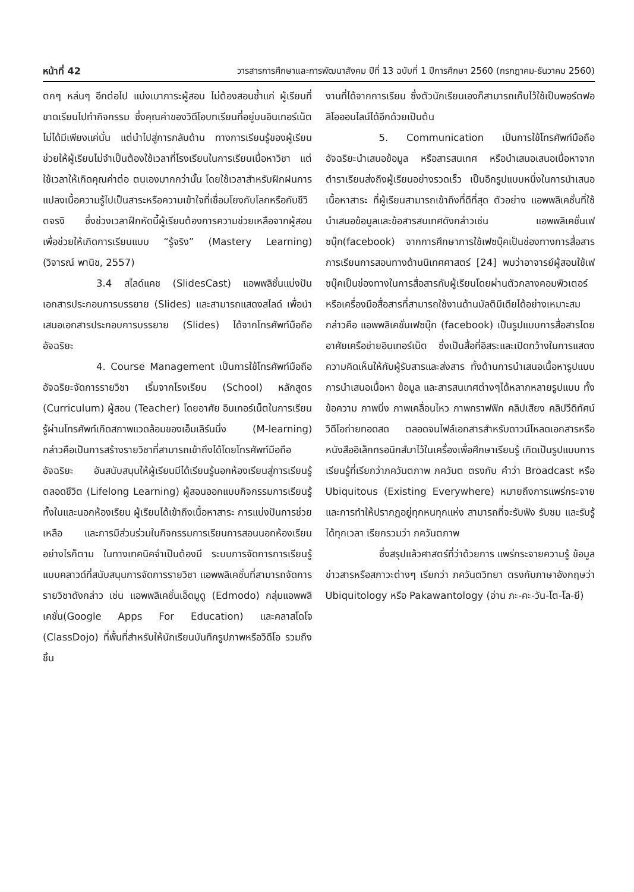หน้าที่ 42 วารสารการศึกษาและการพัฒนาสังคม ปีที่ 13 ฉบับที่ 1 ปีการศึกษา 2560 (กรกฎาคม-ธันวาคม 2560)
ตกๆ หล่นๆ อีกต่อไป แบ่งเบาภาระผู้สอน ไม่ต้องสอนซ้ำแก่ ผู้เรียนที่ขาดเรียนไปทำกิจกรรม ซึ่งคุณค่าของวิดีโอบทเรียนที่อยู่บนอินเทอร์เน็ตไม่ได้มีเพียงแค่นั้น แต่นำไปสู่การกลับด้าน ทางการเรียนรู้ของผู้เรียน ช่วยให้ผู้เรียนไม่จำเป็นต้องใช้เวลาที่โรงเรียนในการเรียนเนื้อหาวิชา แต่ใช้เวลาให้เกิดคุณค่าต่อ ตนเองมากกว่านั้น โดยใช้เวลาสำหรับฝึกฝนการแปลงเนื้อความรู้ไปเป็นสาระหรือความเข้าใจที่เชื่อมโยงกับโลกหรือกับชีวิตจรงิ ซึ่งช่วงเวลาฝึกหัดนี้ผู้เรียนต้องการความช่วยเหลือจากผู้สอน เพื่อช่วยให้เกิดการเรียนแบบ “รู้จริง” (Mastery Learning) (วิจารณ์ พานิช, 2557)
3.4 สไลด์แคช (SlidesCast) แอพพลิชั่นแบ่งปันเอกสารประกอบการบรรยาย (Slides) และสามารถแสดงสไลด์ เพื่อนำเสนอเอกสารประกอบการบรรยาย (Slides) ได้จากโทรศัพท์มือถืออัจฉริยะ
4. Course Management เป็นการใช้โทรศัพท์มือถืออัจฉริยะจัดการรายวิชา เริ่มจากโรงเรียน (School) หลักสูตร (Curriculum) ผู้สอน (Teacher) โดยอาศัย อินเทอร์เน็ตในการเรียนรู้ผ่านโทรศัพท์เกิดสภาพแวดล้อมของเอ็มเลิร์นนิ่ง (M-learning) กล่าวคือเป็นการสร้างรายวิชาที่สามารถเข้าถึงได้โดยโทรศัพท์มือถืออัจฉริยะ อันสนับสนุนให้ผู้เรียนมีได้เรียนรู้นอกห้องเรียนสู่การเรียนรู้ตลอดชีวิต (Lifelong Learning) ผู้สอนออกแบบกิจกรรมการเรียนรู้ทั้งในและนอกห้องเรียน ผู้เรียนได้เข้าถึงเนื้อหาสาระ การแบ่งปันการช่วยเหลือ และการมีส่วนร่วมในกิจกรรมการเรียนการสอนนอกห้องเรียน อย่างไรก็ตาม ในทางเทคนิคจำเป็นต้องมี ระบบการจัดการการเรียนรู้แบบคลาวด์ที่สนับสนุนการจัดการรายวิชา แอพพลิเคชั่นที่สามารถจัดการรายวิชาดังกล่าว เช่น แอพพลิเคชั่นเอ็ดมูดู (Edmodo) กลุ่มแอพพลิเคชั่น(Google Apps For Education) และคลาสโดโจ (ClassDojo) ที่พื้นที่สำหรับให้นักเรียนบันทึกรูปภาพหรือวิดีโอ รวมถึงชิ้น
งานที่ได้จากการเรียน ซึ่งตัวนักเรียนเองก็สามารถเก็บไว้ใช้เป็นพอร์ตฟอลิโอออนไลน์ได้อีกด้วยเป็นต้น
5. Communication เป็นการใช้โทรศัพท์มือถืออัจฉริยะนำเสนอข้อมูล หรือสารสนเทศ หรือนำเสนอเสนอเนื้อหาจากตำราเรียนส่งถึงผู้เรียนอย่างรวดเร็ว เป็นอีกรูปแบบหนึ่งในการนำเสนอเนื้อหาสาระ ที่ผู้เรียนสามารถเข้าถึงที่ดีที่สุด ตัวอย่าง แอพพลิเคชั่นที่ใช้นำเสนอข้อมูลและข้อสารสนเทศดังกล่าวเช่น แอพพลิเคชั่นเฟซบุ๊ก(facebook) จากการศึกษาการใช้เฟซบุ๊คเป็นช่องทางการสื่อสารการเรียนการสอนทางด้านนิเทศศาสตร์ [24] พบว่าอาจารย์ผู้สอนใช้เฟซบุ๊คเป็นช่องทางในการสื่อสารกับผู้เรียนโดยผ่านตัวกลางคอมพิวเตอร์หรือเครื่องมือสื่อสารที่สามารถใช้งานด้านมัลติมีเดียได้อย่างเหมาะสมกล่าวคือ แอพพลิเคชั่นเฟซบุ๊ก (facebook) เป็นรูปแบบการสื่อสารโดยอาศัยเครือข่ายอินเทอร์เน็ต ซึ่งเป็นสื่อที่อิสระและเปิดกว้างในการแสดงความคิดเห็นให้กับผู้รับสารและส่งสาร ทั้งด้านการนำเสนอเนื้อหารูปแบบการนำเสนอเนื้อหา ข้อมูล และสารสนเทศต่างๆได้หลากหลายรูปแบบ ทั้งข้อความ ภาพนิ่ง ภาพเคลื่อนไหว ภาพกราฟฟิก คลิปเสียง คลิปวีดิทัศน์ วิดีโอถ่ายทอดสด ตลอดจนไฟล์เอกสารสำหรับดาวน์โหลดเอกสารหรือหนังสืออิเล็กทรอนิกส์มาไว้ในเครื่องเพื่อศึกษาเรียนรู้ เกิดเป็นรูปแบบการเรียนรู้ที่เรียกว่าภควันตภาพ ภควันต ตรงกับ คำว่า Broadcast หรือ Ubiquitous (Existing Everywhere) หมายถึงการแพร่กระจายและการทำให้ปรากฏอยู่ทุกหนทุกแห่ง สามารถที่จะรับฟัง รับชม และรับรู้ได้ทุกเวลา เรียกรวมว่า ภควันตภาพ
ซึ่งสรุปแล้วศาสตร์ที่ว่าด้วยการ แพร่กระจายความรู้ ข้อมูลข่าวสารหรือสภาวะต่างๆ เรียกว่า ภควันตวิทยา ตรงกับภาษาอังกฤษว่า Ubiquitology หรือ Pakawantology (อ่าน ภะ-คะ-วัน-โต-โล-ยี)